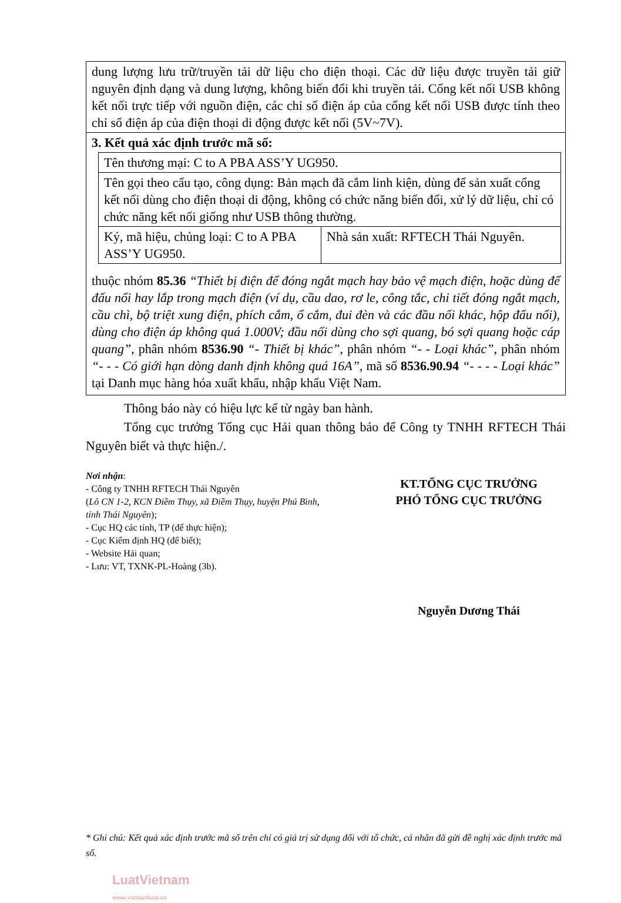dung lượng lưu trữ/truyền tải dữ liệu cho điện thoại. Các dữ liệu được truyền tải giữ nguyên định dạng và dung lượng, không biến đổi khi truyền tải. Cổng kết nối USB không kết nối trực tiếp với nguồn điện, các chỉ số điện áp của cổng kết nối USB được tính theo chỉ số điện áp của điện thoại di động được kết nối (5V~7V).
3. Kết quả xác định trước mã số:
| Tên thương mại: C to A PBA ASS’Y UG950. | |
| Tên gọi theo cấu tạo, công dụng: Bản mạch đã cắm linh kiện, dùng để sản xuất cổng kết nối dùng cho điện thoại di động, không có chức năng biến đổi, xử lý dữ liệu, chỉ có chức năng kết nối giống như USB thông thường. | |
| Ký, mã hiệu, chủng loại: C to A PBA ASS’Y UG950. | Nhà sản xuất: RFTECH Thái Nguyên. |
thuộc nhóm 85.36 “Thiết bị điện để đóng ngắt mạch hay bảo vệ mạch điện, hoặc dùng để đấu nối hay lắp trong mạch điện (ví dụ, cầu dao, rơ le, công tắc, chi tiết đóng ngắt mạch, cầu chì, bộ triệt xung điện, phích cắm, ổ cắm, đui đèn và các đầu nối khác, hộp đấu nối), dùng cho điện áp không quá 1.000V; đầu nối dùng cho sợi quang, bó sợi quang hoặc cáp quang”, phân nhóm 8536.90 “- Thiết bị khác”, phân nhóm “- - Loại khác”, phân nhóm “- - - Có giới hạn dòng danh định không quá 16A”, mã số 8536.90.94 “- - - - Loại khác” tại Danh mục hàng hóa xuất khẩu, nhập khẩu Việt Nam.
Thông báo này có hiệu lực kể từ ngày ban hành.
Tổng cục trưởng Tổng cục Hải quan thông báo để Công ty TNHH RFTECH Thái Nguyên biết và thực hiện./.
Nơi nhận:
- Công ty TNHH RFTECH Thái Nguyên
(Lô CN 1-2, KCN Điềm Thụy, xã Điềm Thụy, huyện Phú Bình, tỉnh Thái Nguyên);
- Cục HQ các tỉnh, TP (để thực hiện);
- Cục Kiểm định HQ (để biết);
- Website Hải quan;
- Lưu: VT, TXNK-PL-Hoàng (3b).
KT.TỔNG CỤC TRƯỞNG
PHÓ TỔNG CỤC TRƯỞNG
Nguyễn Dương Thái
* Ghi chú: Kết quả xác định trước mã số trên chỉ có giá trị sử dụng đối với tổ chức, cá nhân đã gửi đề nghị xác định trước mã số.
LuatVietnam
www.vanbanluat.vn